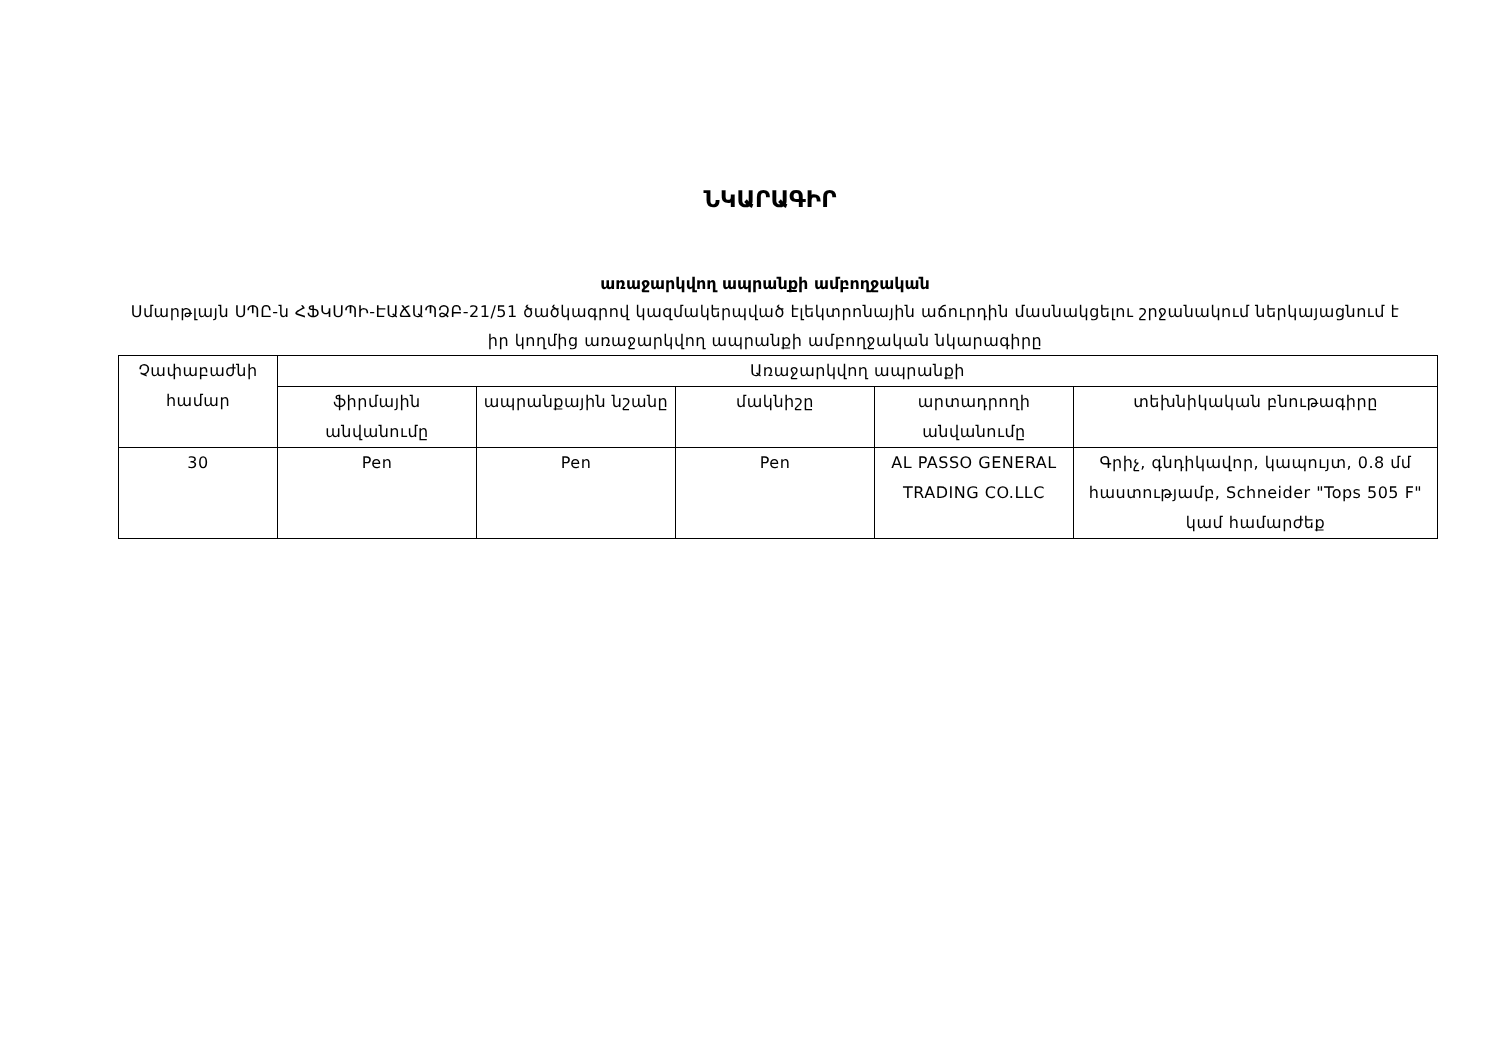ՆԿԱՐԱԳԻՐ
առաջարկվող ապրանքի ամբողջական
Սմարթլայն ՍՊԸ-ն ՀՖԿՍՊԻ-ԷԱՃԱՊՁԲ-21/51 ծածկագրով կազմակերպված էլեկտրոնային աճուրդին մասնակցելու շրջանակում ներկայացնում է իր կողմից առաջարկվող ապրանքի ամբողջական նկարագիրը
| Չափաբաժնի համար | Առաջարկվող ապրանքի | | | | |
| --- | --- | --- | --- | --- | --- |
| | ֆիրմային անվանումը | ապրանքային նշանը | մակնիշը | արտադրողի անվանումը | տեխնիկական բնութագիրը |
| 30 | Pen | Pen | Pen | AL PASSO GENERAL TRADING CO.LLC | Գրիչ, գնդիկավոր, կապույտ, 0.8 մմ հաստությամբ, Schneider "Tops 505 F" կամ համարժեք |